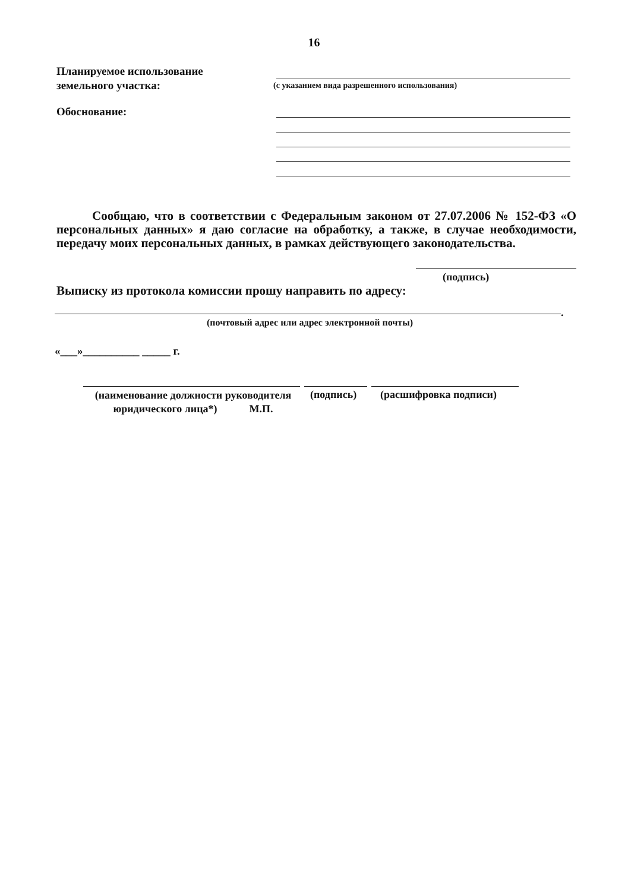16
Планируемое использование
земельного участка:
(с указанием вида разрешенного использования)
Обоснование:
Сообщаю, что в соответствии с Федеральным законом от 27.07.2006 № 152-ФЗ «О персональных данных» я даю согласие на обработку, а также, в случае необходимости, передачу моих персональных данных, в рамках действующего законодательства.
(подпись)
Выписку из протокола комиссии прошу направить по адресу:
.
(почтовый адрес или адрес электронной почты)
«___»__________ _____ г.
(наименование должности руководителя
юридического лица*) М.П.
(подпись) (расшифровка подписи)